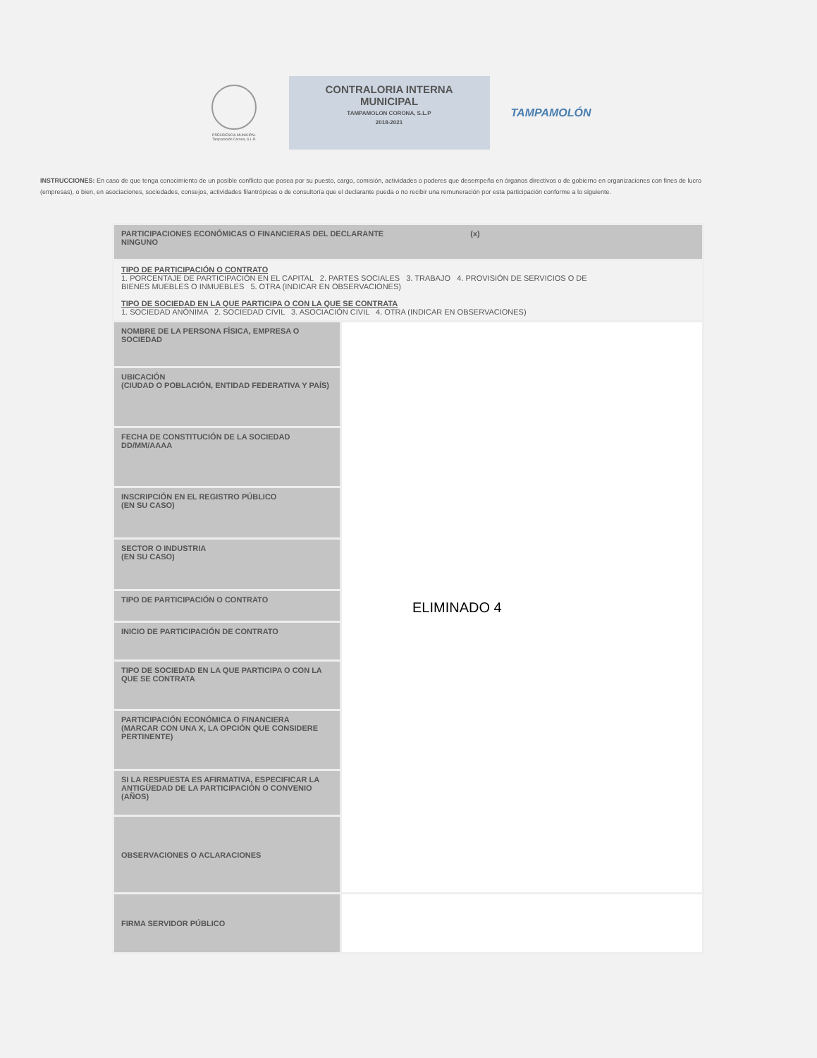PRESIDENCIA MUNICIPAL
Tampamolón Corona, S.L.P.
CONTRALORIA INTERNA
MUNICIPAL
TAMPAMOLON CORONA, S.L.P
2018-2021
TAMPAMOLÓN
INSTRUCCIONES: En caso de que tenga conocimiento de un posible conflicto que posea por su puesto, cargo, comisión, actividades o poderes que desempeña en órganos directivos o de gobierno en organizaciones con fines de lucro (empresas), o bien, en asociaciones, sociedades, consejos, actividades filantrópicas o de consultoría que el declarante pueda o no recibir una remuneración por esta participación conforme a lo siguiente.
| PARTICIPACIONES ECONÓMICAS O FINANCIERAS DEL DECLARANTE (x) NINGUNO | |
| TIPO DE PARTICIPACIÓN O CONTRATO 1. PORCENTAJE DE PARTICIPACIÓN EN EL CAPITAL 2. PARTES SOCIALES 3. TRABAJO 4. PROVISIÓN DE SERVICIOS O DE BIENES MUEBLES O INMUEBLES 5. OTRA (INDICAR EN OBSERVACIONES) TIPO DE SOCIEDAD EN LA QUE PARTICIPA O CON LA QUE SE CONTRATA 1. SOCIEDAD ANÓNIMA 2. SOCIEDAD CIVIL 3. ASOCIACIÓN CIVIL 4. OTRA (INDICAR EN OBSERVACIONES) | |
| NOMBRE DE LA PERSONA FÍSICA, EMPRESA O SOCIEDAD | ELIMINADO 4 |
| UBICACIÓN (CIUDAD O POBLACIÓN, ENTIDAD FEDERATIVA Y PAÍS) | |
| FECHA DE CONSTITUCIÓN DE LA SOCIEDAD DD/MM/AAAA | |
| INSCRIPCIÓN EN EL REGISTRO PÚBLICO (EN SU CASO) | |
| SECTOR O INDUSTRIA (EN SU CASO) | |
| TIPO DE PARTICIPACIÓN O CONTRATO | |
| INICIO DE PARTICIPACIÓN DE CONTRATO | |
| TIPO DE SOCIEDAD EN LA QUE PARTICIPA O CON LA QUE SE CONTRATA | |
| PARTICIPACIÓN ECONÓMICA O FINANCIERA (MARCAR CON UNA X, LA OPCIÓN QUE CONSIDERE PERTINENTE) | |
| SI LA RESPUESTA ES AFIRMATIVA, ESPECIFICAR LA ANTIGÜEDAD DE LA PARTICIPACIÓN O CONVENIO (AÑOS) | |
| OBSERVACIONES O ACLARACIONES | |
| FIRMA SERVIDOR PÚBLICO | |